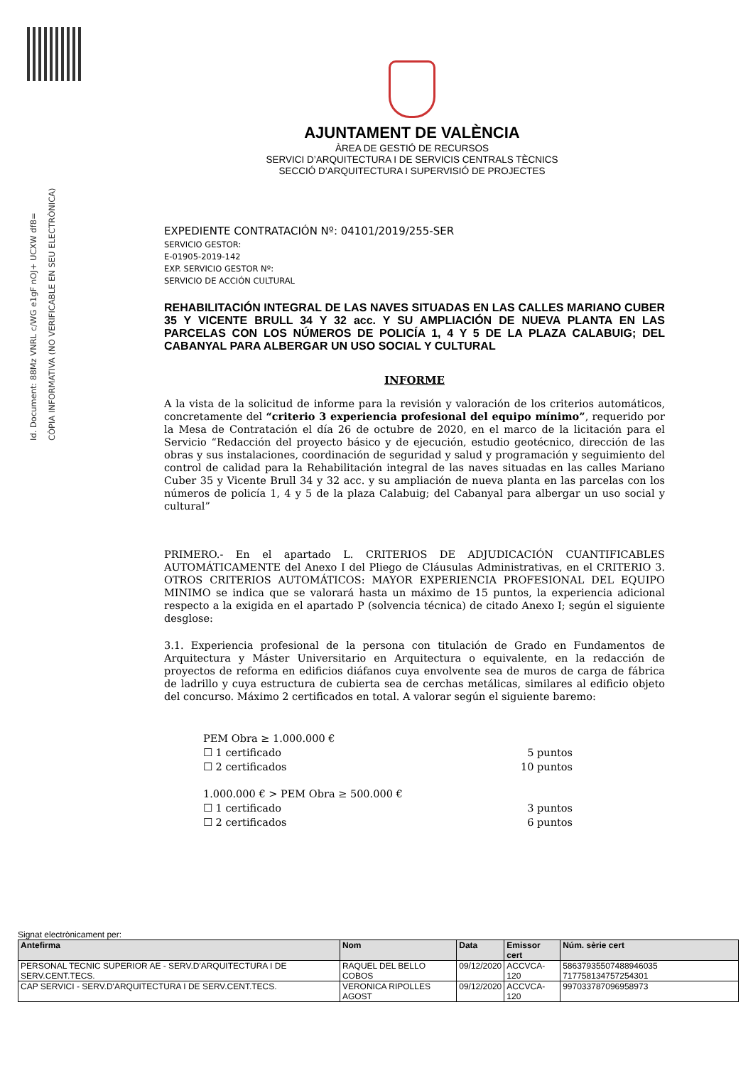Id. Document: 88Mz VNRL c/WG e1gF nOJ+ UCXW df8=
CÒPIA INFORMATIVA (NO VERIFICABLE EN SEU ELECTRÒNICA)
AJUNTAMENT DE VALÈNCIA
ÀREA DE GESTIÓ DE RECURSOS
SERVICI D’ARQUITECTURA I DE SERVICIS CENTRALS TÈCNICS
SECCIÓ D’ARQUITECTURA I SUPERVISIÓ DE PROJECTES
EXPEDIENTE CONTRATACIÓN Nº: 04101/2019/255-SER
SERVICIO GESTOR:
E-01905-2019-142
EXP. SERVICIO GESTOR Nº:
SERVICIO DE ACCIÓN CULTURAL
REHABILITACIÓN INTEGRAL DE LAS NAVES SITUADAS EN LAS CALLES MARIANO CUBER 35 Y VICENTE BRULL 34 Y 32 acc. Y SU AMPLIACIÓN DE NUEVA PLANTA EN LAS PARCELAS CON LOS NÚMEROS DE POLICÍA 1, 4 Y 5 DE LA PLAZA CALABUIG; DEL CABANYAL PARA ALBERGAR UN USO SOCIAL Y CULTURAL
INFORME
A la vista de la solicitud de informe para la revisión y valoración de los criterios automáticos, concretamente del “criterio 3 experiencia profesional del equipo mínimo”, requerido por la Mesa de Contratación el día 26 de octubre de 2020, en el marco de la licitación para el Servicio “Redacción del proyecto básico y de ejecución, estudio geotécnico, dirección de las obras y sus instalaciones, coordinación de seguridad y salud y programación y seguimiento del control de calidad para la Rehabilitación integral de las naves situadas en las calles Mariano Cuber 35 y Vicente Brull 34 y 32 acc. y su ampliación de nueva planta en las parcelas con los números de policía 1, 4 y 5 de la plaza Calabuig; del Cabanyal para albergar un uso social y cultural”
PRIMERO.- En el apartado L. CRITERIOS DE ADJUDICACIÓN CUANTIFICABLES AUTOMÁTICAMENTE del Anexo I del Pliego de Cláusulas Administrativas, en el CRITERIO 3. OTROS CRITERIOS AUTOMÁTICOS: MAYOR EXPERIENCIA PROFESIONAL DEL EQUIPO MINIMO se indica que se valorará hasta un máximo de 15 puntos, la experiencia adicional respecto a la exigida en el apartado P (solvencia técnica) de citado Anexo I; según el siguiente desglose:
3.1. Experiencia profesional de la persona con titulación de Grado en Fundamentos de Arquitectura y Máster Universitario en Arquitectura o equivalente, en la redacción de proyectos de reforma en edificios diáfanos cuya envolvente sea de muros de carga de fábrica de ladrillo y cuya estructura de cubierta sea de cerchas metálicas, similares al edificio objeto del concurso. Máximo 2 certificados en total. A valorar según el siguiente baremo:
PEM Obra ≥ 1.000.000 €
☐ 1 certificado 5 puntos
☐ 2 certificados 10 puntos
1.000.000 € > PEM Obra ≥ 500.000 €
☐ 1 certificado 3 puntos
☐ 2 certificados 6 puntos
Signat electrònicament per:
| Antefirma | Nom | Data | Emissor cert | Núm. sèrie cert |
| --- | --- | --- | --- | --- |
| PERSONAL TECNIC SUPERIOR AE - SERV.D'ARQUITECTURA I DE SERV.CENT.TECS. | RAQUEL DEL BELLO COBOS | 09/12/2020 | ACCVCA-120 | 58637935507488946035 717758134757254301 |
| CAP SERVICI - SERV.D'ARQUITECTURA I DE SERV.CENT.TECS. | VERONICA RIPOLLES AGOST | 09/12/2020 | ACCVCA-120 | 997033787096958973 |